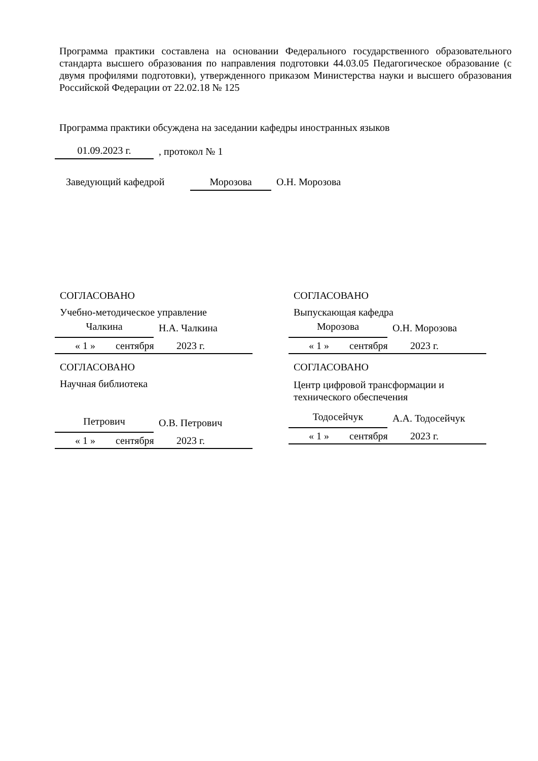Программа практики составлена на основании Федерального государственного образовательного стандарта высшего образования по направления подготовки 44.03.05 Педагогическое образование (с двумя профилями подготовки), утвержденного приказом Министерства науки и высшего образования Российской Федерации от 22.02.18 № 125
Программа практики обсуждена на заседании кафедры иностранных языков
01.09.2023 г., протокол № 1
Заведующий кафедрой Морозова О.Н. Морозова
СОГЛАСОВАНО
Учебно-методическое управление
Чалкина Н.А. Чалкина
« 1 » сентября 2023 г.
СОГЛАСОВАНО
Выпускающая кафедра
Морозова О.Н. Морозова
« 1 » сентября 2023 г.
СОГЛАСОВАНО
Научная библиотека
Петрович О.В. Петрович
« 1 » сентября 2023 г.
СОГЛАСОВАНО
Центр цифровой трансформации и технического обеспечения
Тодосейчук А.А. Тодосейчук
« 1 » сентября 2023 г.